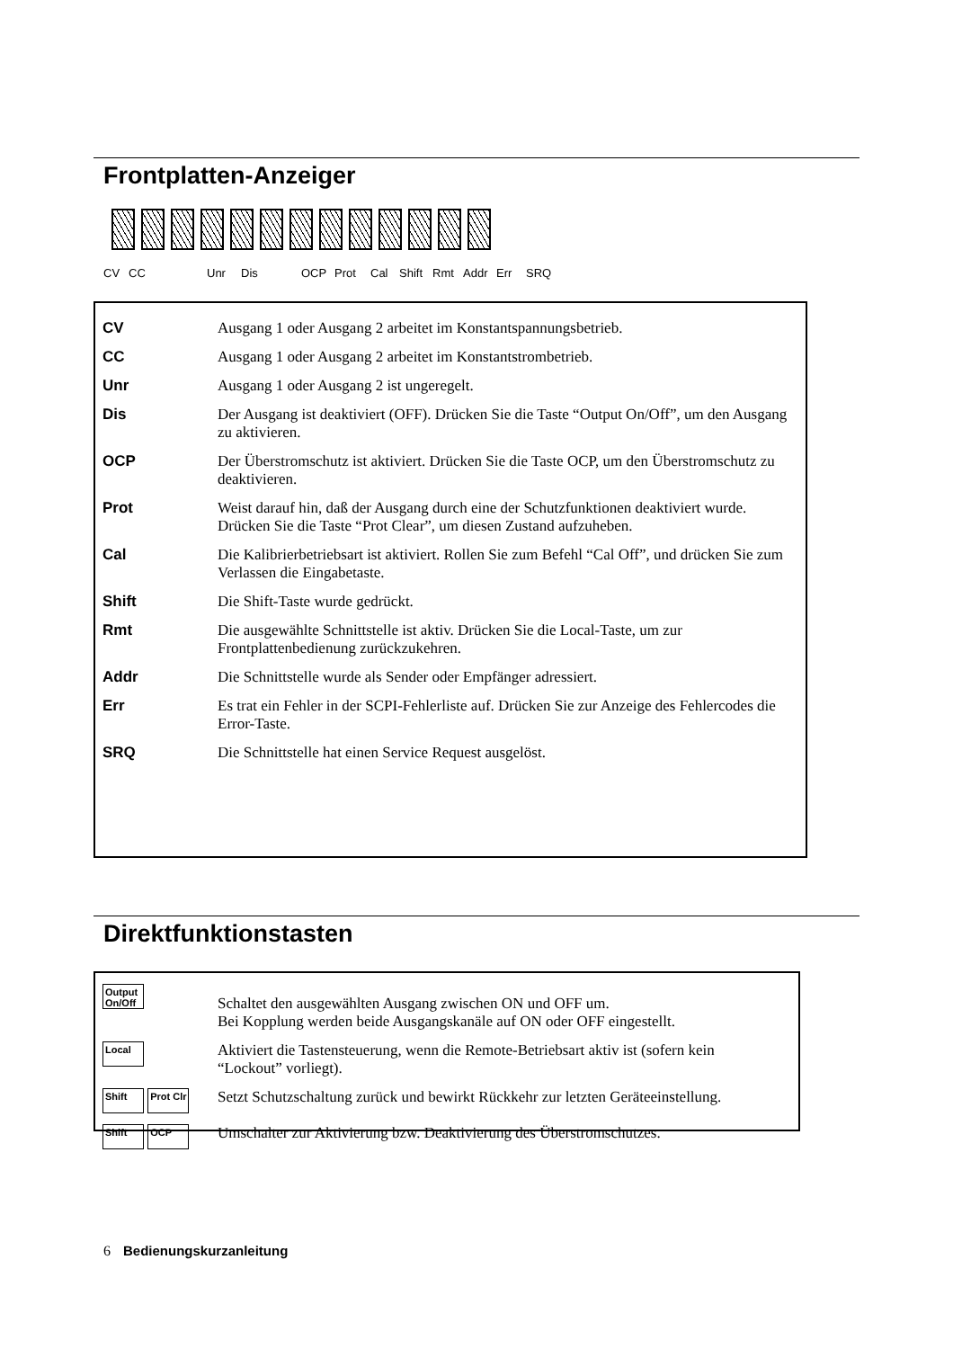Frontplatten-Anzeiger
CV CC Unr Dis OCP Prot Cal Shift Rmt Addr Err SRQ
| CV | Ausgang 1 oder Ausgang 2 arbeitet im Konstantspannungsbetrieb. |
| CC | Ausgang 1 oder Ausgang 2 arbeitet im Konstantstrombetrieb. |
| Unr | Ausgang 1 oder Ausgang 2 ist ungeregelt. |
| Dis | Der Ausgang ist deaktiviert (OFF). Drücken Sie die Taste “Output On/Off”, um den Ausgang zu aktivieren. |
| OCP | Der Überstromschutz ist aktiviert. Drücken Sie die Taste OCP, um den Überstromschutz zu deaktivieren. |
| Prot | Weist darauf hin, daß der Ausgang durch eine der Schutzfunktionen deaktiviert wurde. Drücken Sie die Taste “Prot Clear”, um diesen Zustand aufzuheben. |
| Cal | Die Kalibrierbetriebsart ist aktiviert. Rollen Sie zum Befehl “Cal Off”, und drücken Sie zum Verlassen die Eingabetaste. |
| Shift | Die Shift-Taste wurde gedrückt. |
| Rmt | Die ausgewählte Schnittstelle ist aktiv. Drücken Sie die Local-Taste, um zur Frontplattenbedienung zurückzukehren. |
| Addr | Die Schnittstelle wurde als Sender oder Empfänger adressiert. |
| Err | Es trat ein Fehler in der SCPI-Fehlerliste auf. Drücken Sie zur Anzeige des Fehlercodes die Error-Taste. |
| SRQ | Die Schnittstelle hat einen Service Request ausgelöst. |
Direktfunktionstasten
| Output On/Off | Schaltet den ausgewählten Ausgang zwischen ON und OFF um. Bei Kopplung werden beide Ausgangskanäle auf ON oder OFF eingestellt. |
| Local | Aktiviert die Tastensteuerung, wenn die Remote-Betriebsart aktiv ist (sofern kein “Lockout” vorliegt). |
| Shift Prot Clr | Setzt Schutzschaltung zurück und bewirkt Rückkehr zur letzten Geräteeinstellung. |
| Shift OCP | Umschalter zur Aktivierung bzw. Deaktivierung des Überstromschutzes. |
6 Bedienungskurzanleitung